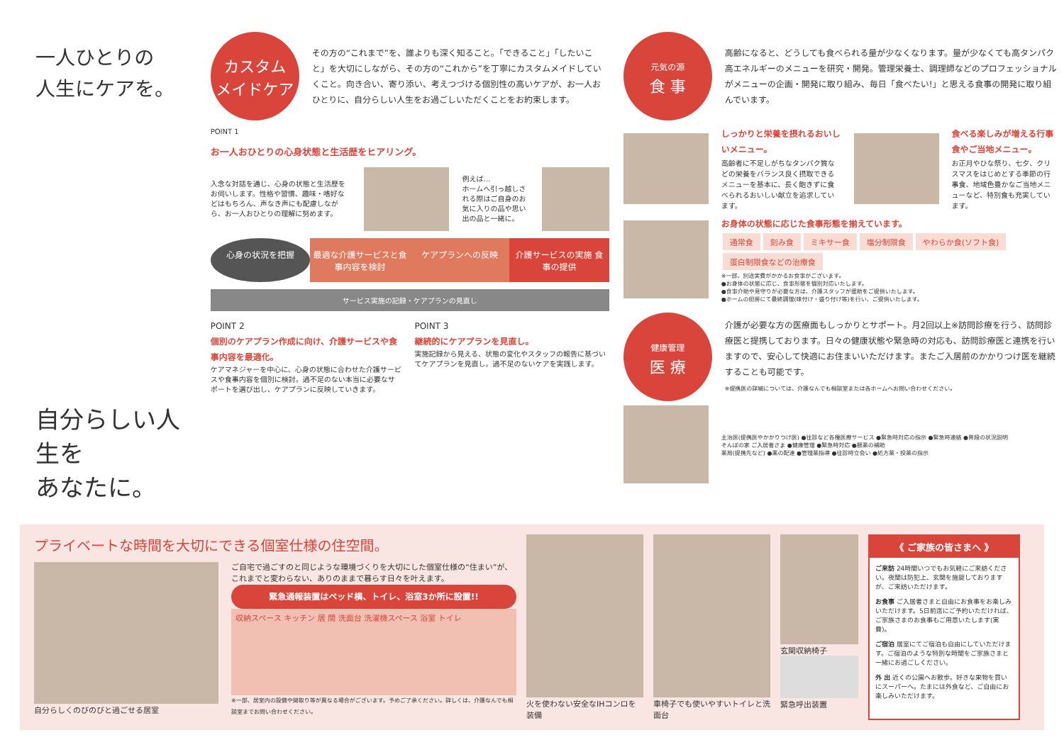一人ひとりの
人生にケアを。
自分らしい人生を
あなたに。
カスタム
メイドケア
その方の“これまで”を、誰よりも深く知ること。「できること」「したいこと」を大切にしながら、その方の“これから”を丁寧にカスタムメイドしていくこと。向き合い、寄り添い、考えつづける個別性の高いケアが、お一人おひとりに、自分らしい人生をお過ごしいただくことをお約束します。
POINT 1
お一人おひとりの心身状態と生活歴をヒアリング。
入念な対話を通じ、心身の状態と生活歴をお伺いします。性格や習慣、趣味・嗜好などはもちろん、声なき声にも配慮しながら、お一人おひとりの理解に努めます。
例えば…
ホームへ引っ越しされる際はご自身のお気に入りの品や思い出の品と一緒に。
心身の状況を把握 最適な介護サービスと食事内容を検討 ケアプランへの反映 介護サービスの実施 食事の提供
サービス実施の記録・ケアプランの見直し
POINT 2
個別のケアプラン作成に向け、介護サービスや食事内容を最適化。
ケアマネジャーを中心に、心身の状態に合わせた介護サービスや食事内容を個別に検討。過不足のない本当に必要なサポートを選び出し、ケアプランに反映していきます。
POINT 3
継続的にケアプランを見直し。
実施記録から見える、状態の変化やスタッフの報告に基づいてケアプランを見直し。過不足のないケアを実践します。
元気の源
食 事
高齢になると、どうしても食べられる量が少なくなります。量が少なくても高タンパク高エネルギーのメニューを研究・開発。管理栄養士、調理師などのプロフェッショナルがメニューの企画・開発に取り組み、毎日「食べたい!」と思える食事の開発に取り組んでいます。
しっかりと栄養を摂れるおいしいメニュー。
高齢者に不足しがちなタンパク質などの栄養をバランス良く摂取できるメニューを基本に、長く飽きずに食べられるおいしい献立を追求しています。
食べる楽しみが増える行事食やご当地メニュー。
お正月やひな祭り、七夕、クリスマスをはじめとする季節の行事食、地域色豊かなご当地メニューなど、特別食も充実しています。
お身体の状態に応じた食事形態を揃えています。
通常食 刻み食 ミキサー食 塩分制限食 やわらか食(ソフト食) 蛋白制限食などの治療食
※一部、別途実費がかかるお食事がございます。
●お身体の状態に応じ、食事形態を個別対応いたします。
●食事介助や見守りが必要な方は、介護スタッフが援助をご提供いたします。
●ホームの厨房にて最終調理(味付け・盛り付け等)を行い、ご提供いたします。
健康管理
医 療
介護が必要な方の医療面もしっかりとサポート。月2回以上※訪問診療を行う、訪問診療医と提携しております。日々の健康状態や緊急時の対応も、訪問診療医と連携を行いますので、安心して快適にお住まいいただけます。またご入居前のかかりつけ医を継続することも可能です。
※提携医の詳細については、介護なんでも相談室または各ホームへお問い合わせください。
主治医(提携医やかかりつけ医) ●往診など各種医療サービス ●緊急時対応の指示 ●緊急時連絡 ●普段の状況説明
そんぽの家 ご入居者さま ●健康管理 ●緊急時対応 ●服薬の補助
薬局(提携先など) ●薬の配達 ●管理薬指導 ●往診時立会い ●処方薬・投薬の指示
プライベートな時間を大切にできる個室仕様の住空間。
自分らしくのびのびと過ごせる居室
ご自宅で過ごすのと同じような環境づくりを大切にした個室仕様の“住まい”が、これまでと変わらない、ありのままで暮らす日々を叶えます。
緊急通報装置はベッド横、トイレ、浴室3か所に設置!!
収納スペース キッチン 居 間 洗面台 洗濯機スペース 浴室 トイレ
※一部、居室内の設備や間取り等が異なる場合がございます。予めご了承ください。詳しくは、介護なんでも相談室までお問い合わせください。
火を使わない安全なIHコンロを装備 車椅子でも使いやすいトイレと洗面台
玄関収納椅子
緊急呼出装置
《 ご家族の皆さまへ 》
ご来訪 24時間いつでもお気軽にご来訪ください。夜間は防犯上、玄関を施錠しておりますが、ご来訪いただけます。
お食事 ご入居者さまと自由にお食事をお楽しみいただけます。5日前迄にご予約いただければ、ご家族さまのお食事もご用意いたします(実費)。
ご宿泊 居室にてご宿泊も自由にしていただけます。ご宿泊のような特別な時間をご家族さまと一緒にお過ごしください。
外 出 近くの公園へお散歩。好きな果物を買いにスーパーへ。たまには外食など、ご自由にお楽しみいただけます。